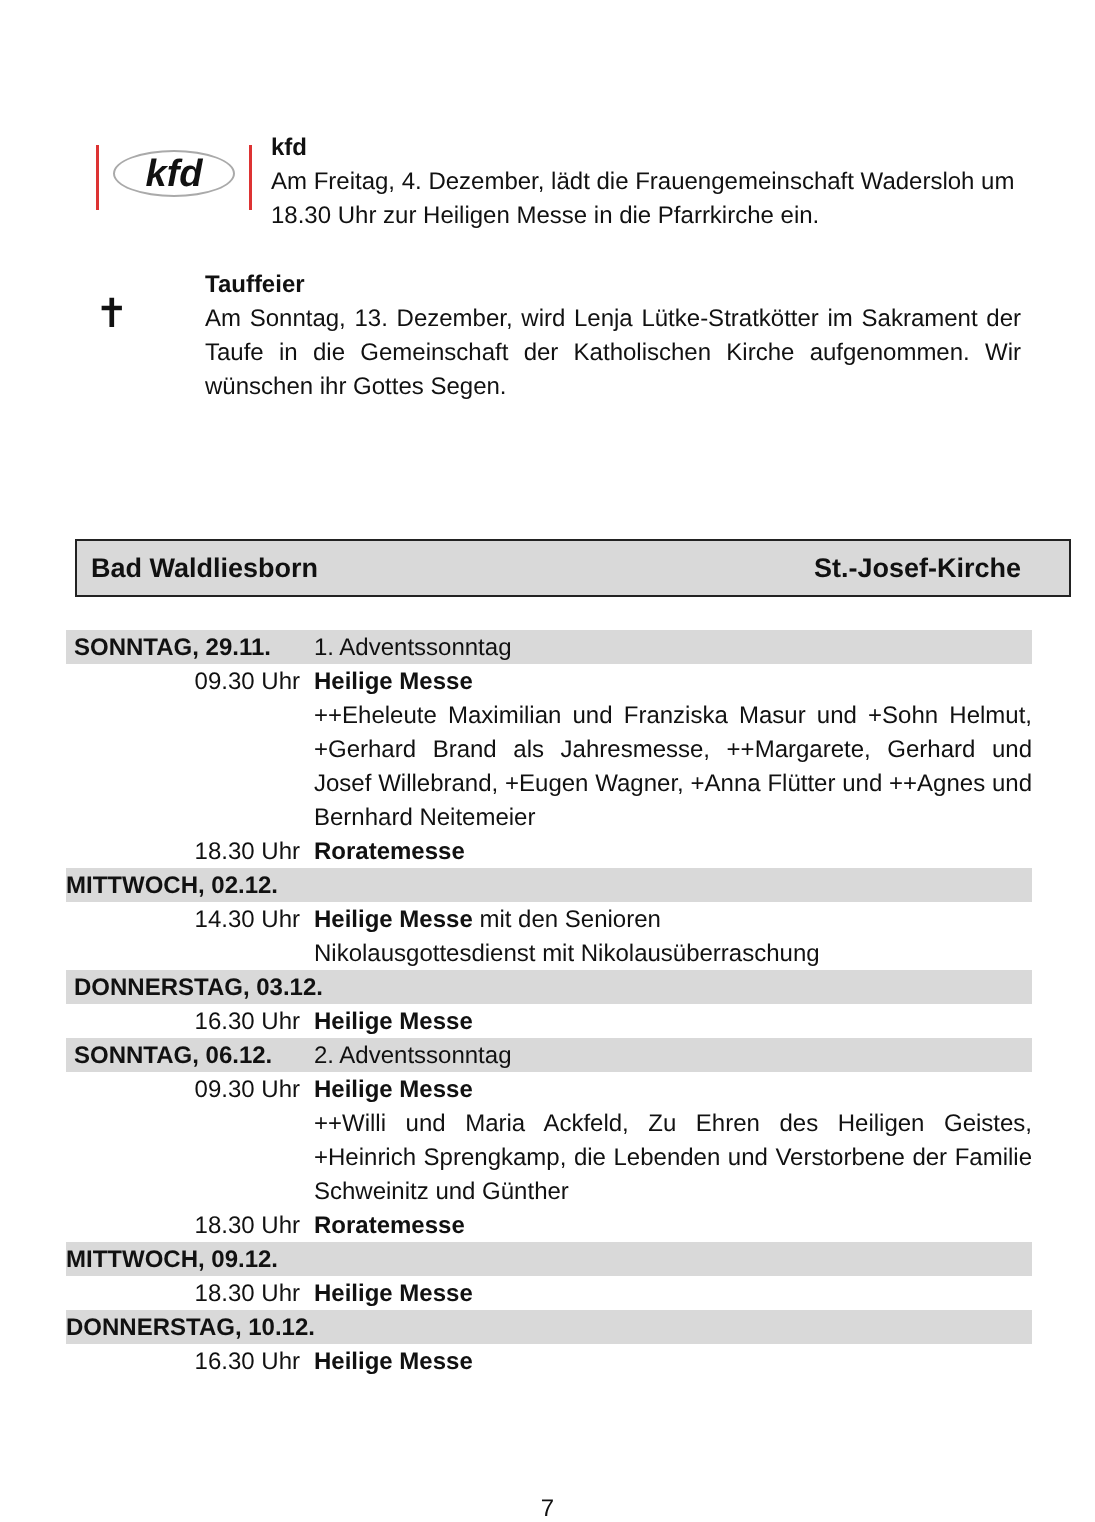kfd
kfd
Am Freitag, 4. Dezember, lädt die Frauengemeinschaft Wadersloh um 18.30 Uhr zur Heiligen Messe in die Pfarrkirche ein.
✝
Tauffeier
Am Sonntag, 13. Dezember, wird Lenja Lütke-Stratkötter im Sakrament der Taufe in die Gemeinschaft der Katholischen Kirche aufgenommen. Wir wünschen ihr Gottes Segen.
Bad Waldliesborn St.-Josef-Kirche
| SONNTAG, 29.11. | 1. Adventssonntag |
| 09.30 Uhr | Heilige Messe |
| | ++Eheleute Maximilian und Franziska Masur und +Sohn Helmut, +Gerhard Brand als Jahresmesse, ++Margarete, Gerhard und Josef Willebrand, +Eugen Wagner, +Anna Flütter und ++Agnes und Bernhard Neitemeier |
| 18.30 Uhr | Roratemesse |
| MITTWOCH, 02.12. | |
| 14.30 Uhr | Heilige Messe mit den Senioren Nikolausgottesdienst mit Nikolausüberraschung |
| DONNERSTAG, 03.12. | |
| 16.30 Uhr | Heilige Messe |
| SONNTAG, 06.12. | 2. Adventssonntag |
| 09.30 Uhr | Heilige Messe |
| | ++Willi und Maria Ackfeld, Zu Ehren des Heiligen Geistes, +Heinrich Sprengkamp, die Lebenden und Verstorbene der Familie Schweinitz und Günther |
| 18.30 Uhr | Roratemesse |
| MITTWOCH, 09.12. | |
| 18.30 Uhr | Heilige Messe |
| DONNERSTAG, 10.12. | |
| 16.30 Uhr | Heilige Messe |
7